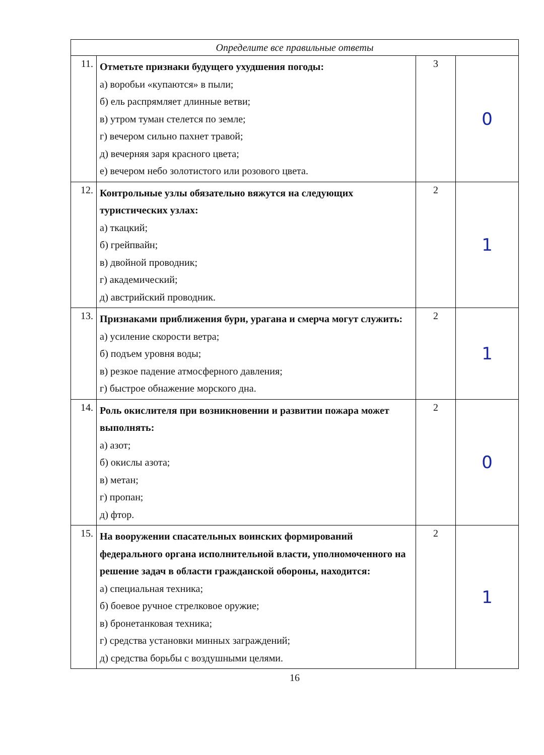| Определите все правильные ответы | | | |
| --- | --- | --- | --- |
| 11. | Отметьте признаки будущего ухудшения погоды: а) воробьи «купаются» в пыли; б) ель распрямляет длинные ветви; в) утром туман стелется по земле; г) вечером сильно пахнет травой; д) вечерняя заря красного цвета; е) вечером небо золотистого или розового цвета. | 3 | 0 |
| 12. | Контрольные узлы обязательно вяжутся на следующих туристических узлах: а) ткацкий; б) грейпвайн; в) двойной проводник; г) академический; д) австрийский проводник. | 2 | 1 |
| 13. | Признаками приближения бури, урагана и смерча могут служить: а) усиление скорости ветра; б) подъем уровня воды; в) резкое падение атмосферного давления; г) быстрое обнажение морского дна. | 2 | 1 |
| 14. | Роль окислителя при возникновении и развитии пожара может выполнять: а) азот; б) окислы азота; в) метан; г) пропан; д) фтор. | 2 | 0 |
| 15. | На вооружении спасательных воинских формирований федерального органа исполнительной власти, уполномоченного на решение задач в области гражданской обороны, находится: а) специальная техника; б) боевое ручное стрелковое оружие; в) бронетанковая техника; г) средства установки минных заграждений; д) средства борьбы с воздушными целями. | 2 | 1 |
16